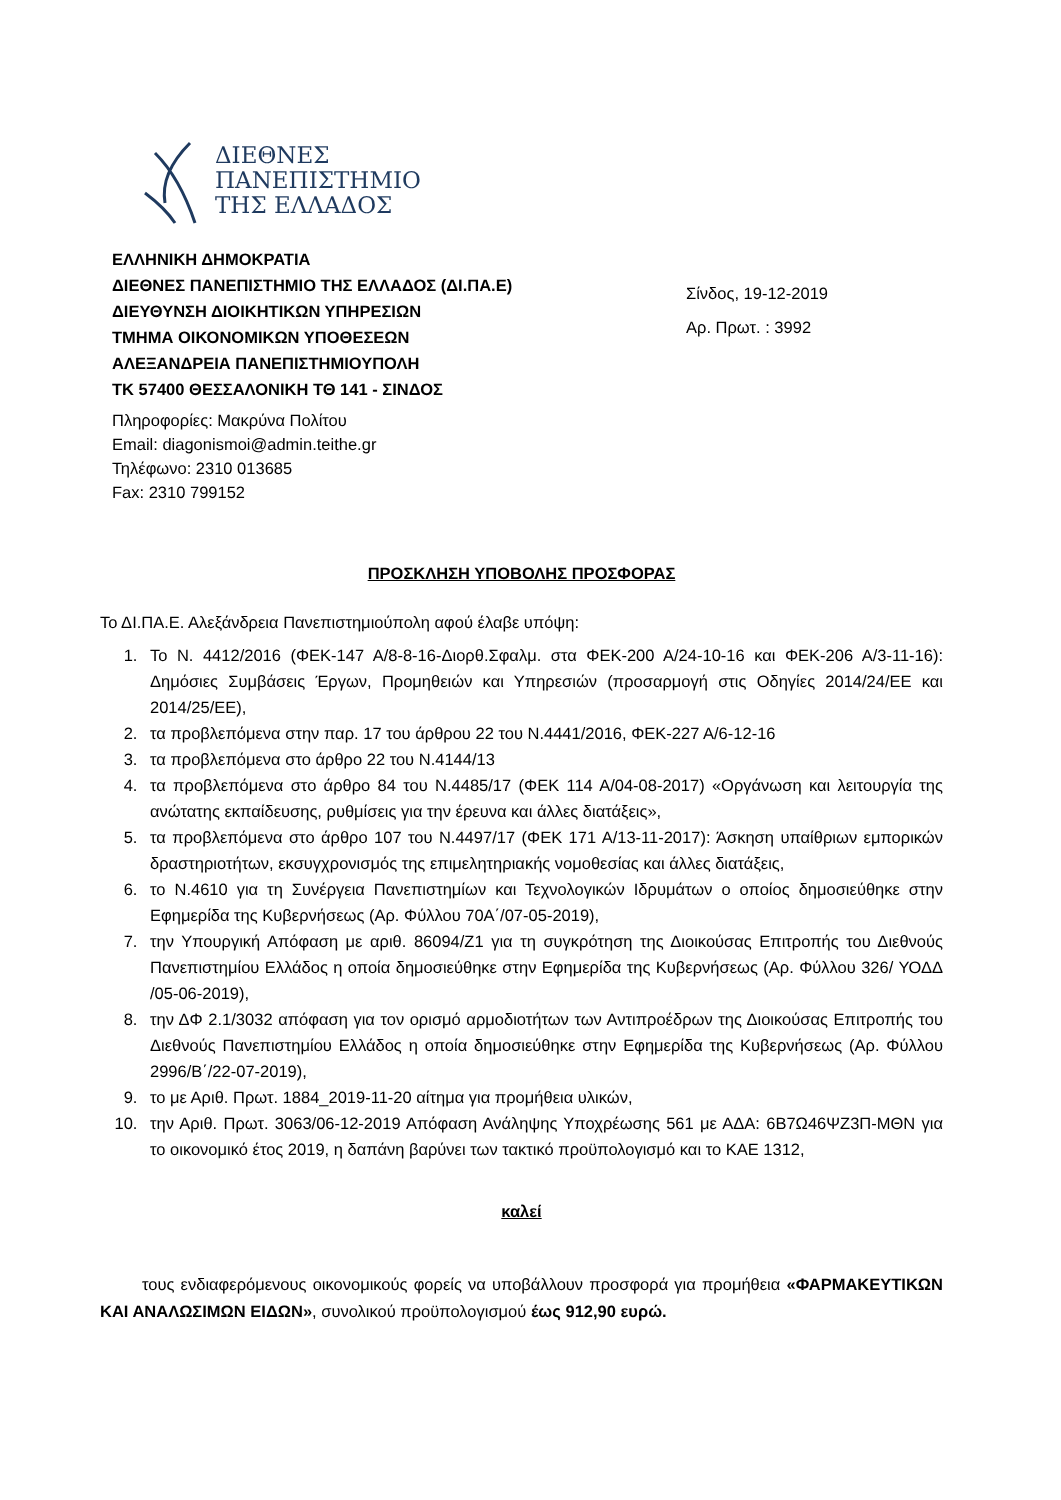ΔΙΕΘΝΕΣ
ΠΑΝΕΠΙΣΤΗΜΙΟ
ΤΗΣ ΕΛΛΑΔΟΣ
ΕΛΛΗΝΙΚΗ ΔΗΜΟΚΡΑΤΙΑ
ΔΙΕΘΝΕΣ ΠΑΝΕΠΙΣΤΗΜΙΟ ΤΗΣ ΕΛΛΑΔΟΣ (ΔΙ.ΠΑ.Ε)
ΔΙΕΥΘΥΝΣΗ ΔΙΟΙΚΗΤΙΚΩΝ ΥΠΗΡΕΣΙΩΝ
ΤΜΗΜΑ ΟΙΚΟΝΟΜΙΚΩΝ ΥΠΟΘΕΣΕΩΝ
ΑΛΕΞΑΝΔΡΕΙΑ ΠΑΝΕΠΙΣΤΗΜΙΟΥΠΟΛΗ
ΤΚ 57400 ΘΕΣΣΑΛΟΝΙΚΗ ΤΘ 141 - ΣΙΝΔΟΣ
Σίνδος, 19-12-2019
Αρ. Πρωτ. : 3992
Πληροφορίες: Μακρύνα Πολίτου
Email: diagonismoi@admin.teithe.gr
Τηλέφωνο: 2310 013685
Fax: 2310 799152
ΠΡΟΣΚΛΗΣΗ ΥΠΟΒΟΛΗΣ ΠΡΟΣΦΟΡΑΣ
Το ΔΙ.ΠΑ.Ε. Αλεξάνδρεια Πανεπιστημιούπολη αφού έλαβε υπόψη:
1. Το Ν. 4412/2016 (ΦΕΚ-147 Α/8-8-16-Διορθ.Σφαλμ. στα ΦΕΚ-200 Α/24-10-16 και ΦΕΚ-206 Α/3-11-16): Δημόσιες Συμβάσεις Έργων, Προμηθειών και Υπηρεσιών (προσαρμογή στις Οδηγίες 2014/24/ΕΕ και 2014/25/ΕΕ),
2. τα προβλεπόμενα στην παρ. 17 του άρθρου 22 του Ν.4441/2016, ΦΕΚ-227 Α/6-12-16
3. τα προβλεπόμενα στο άρθρο 22 του Ν.4144/13
4. τα προβλεπόμενα στο άρθρο 84 του Ν.4485/17 (ΦΕΚ 114 Α/04-08-2017) «Οργάνωση και λειτουργία της ανώτατης εκπαίδευσης, ρυθμίσεις για την έρευνα και άλλες διατάξεις»,
5. τα προβλεπόμενα στο άρθρο 107 του Ν.4497/17 (ΦΕΚ 171 Α/13-11-2017): Άσκηση υπαίθριων εμπορικών δραστηριοτήτων, εκσυγχρονισμός της επιμελητηριακής νομοθεσίας και άλλες διατάξεις,
6. το Ν.4610 για τη Συνέργεια Πανεπιστημίων και Τεχνολογικών Ιδρυμάτων ο οποίος δημοσιεύθηκε στην Εφημερίδα της Κυβερνήσεως (Αρ. Φύλλου 70Α΄/07-05-2019),
7. την Υπουργική Απόφαση με αριθ. 86094/Ζ1 για τη συγκρότηση της Διοικούσας Επιτροπής του Διεθνούς Πανεπιστημίου Ελλάδος η οποία δημοσιεύθηκε στην Εφημερίδα της Κυβερνήσεως (Αρ. Φύλλου 326/ ΥΟΔΔ /05-06-2019),
8. την ΔΦ 2.1/3032 απόφαση για τον ορισμό αρμοδιοτήτων των Αντιπροέδρων της Διοικούσας Επιτροπής του Διεθνούς Πανεπιστημίου Ελλάδος η οποία δημοσιεύθηκε στην Εφημερίδα της Κυβερνήσεως (Αρ. Φύλλου 2996/Β΄/22-07-2019),
9. το με Αριθ. Πρωτ. 1884_2019-11-20 αίτημα για προμήθεια υλικών,
10. την Αριθ. Πρωτ. 3063/06-12-2019 Απόφαση Ανάληψης Υποχρέωσης 561 με ΑΔΑ: 6Β7Ω46ΨΖ3Π-ΜΘΝ για το οικονομικό έτος 2019, η δαπάνη βαρύνει των τακτικό προϋπολογισμό και το ΚΑΕ 1312,
καλεί
τους ενδιαφερόμενους οικονομικούς φορείς να υποβάλλουν προσφορά για προμήθεια «ΦΑΡΜΑΚΕΥΤΙΚΩΝ ΚΑΙ ΑΝΑΛΩΣΙΜΩΝ ΕΙΔΩΝ», συνολικού προϋπολογισμού έως 912,90 ευρώ.